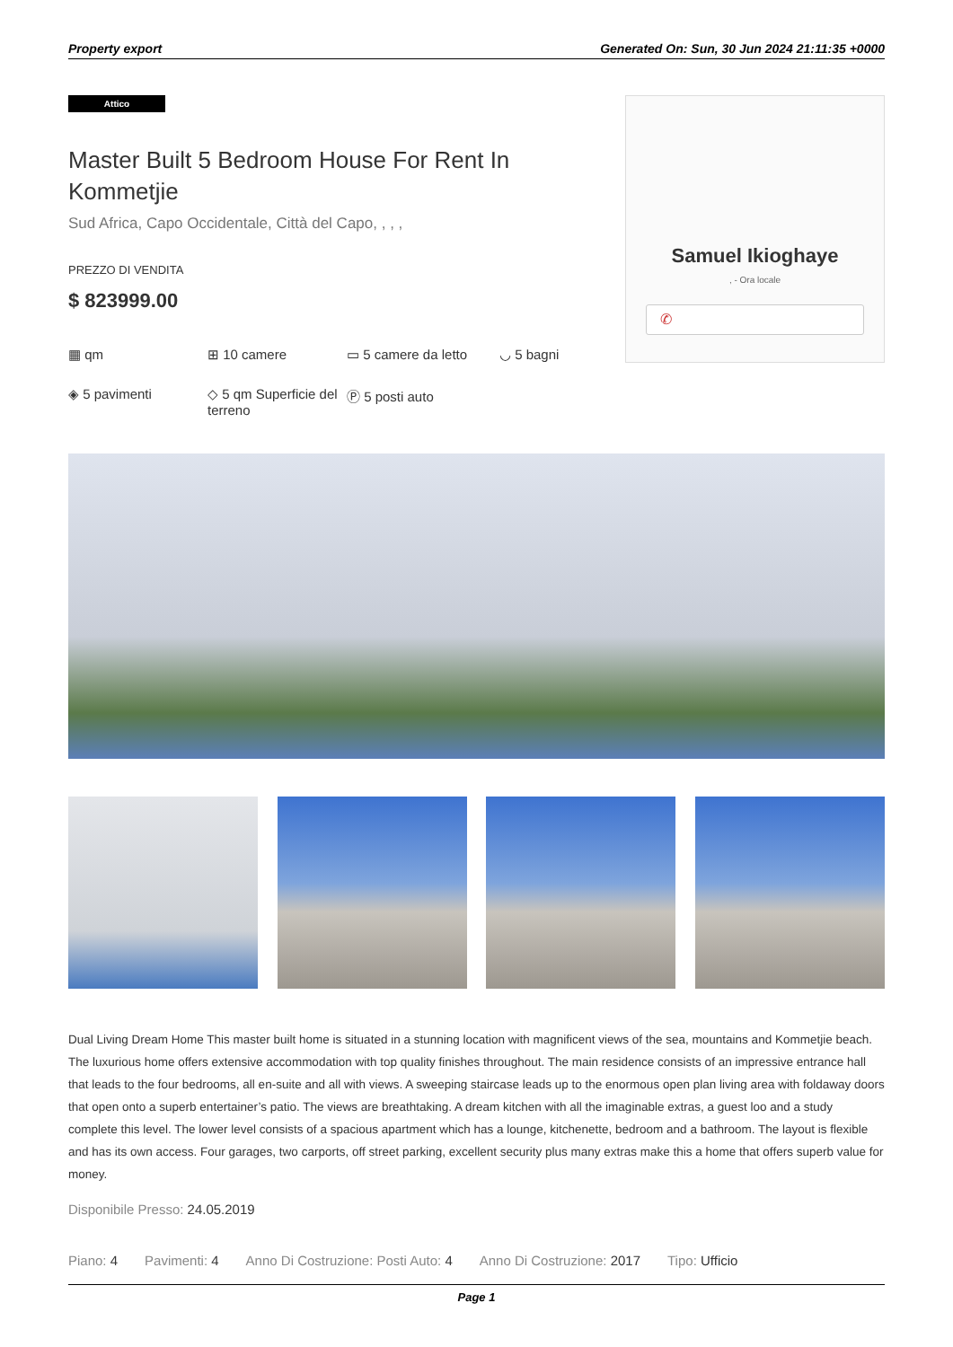Property export Generated On: Sun, 30 Jun 2024 21:11:35 +0000
Attico
Master Built 5 Bedroom House For Rent In Kommetjie
Sud Africa, Capo Occidentale, Città del Capo, , , ,
PREZZO DI VENDITA
$ 823999.00
▦ qm ⊞ 10 camere ▭ 5 camere da letto ◡ 5 bagni ◈ 5 pavimenti ◇ 5 qm Superficie del terreno Ⓟ 5 posti auto
Samuel Ikioghaye
, - Ora locale
✆
Dual Living Dream Home This master built home is situated in a stunning location with magnificent views of the sea, mountains and Kommetjie beach. The luxurious home offers extensive accommodation with top quality finishes throughout. The main residence consists of an impressive entrance hall that leads to the four bedrooms, all en-suite and all with views. A sweeping staircase leads up to the enormous open plan living area with foldaway doors that open onto a superb entertainer’s patio. The views are breathtaking. A dream kitchen with all the imaginable extras, a guest loo and a study complete this level. The lower level consists of a spacious apartment which has a lounge, kitchenette, bedroom and a bathroom. The layout is flexible and has its own access. Four garages, two carports, off street parking, excellent security plus many extras make this a home that offers superb value for money.
Disponibile Presso: 24.05.2019
Piano: 4 Pavimenti: 4 Anno Di Costruzione: Posti Auto: 4 Anno Di Costruzione: 2017 Tipo: Ufficio
Page 1